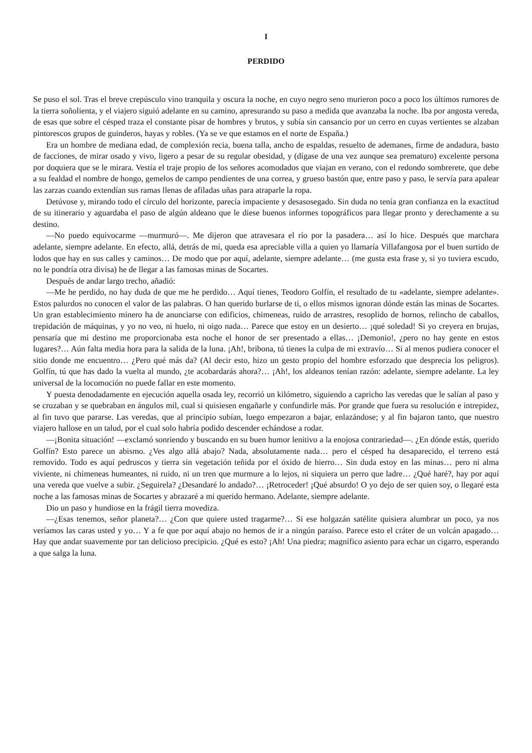I
PERDIDO
Se puso el sol. Tras el breve crepúsculo vino tranquila y oscura la noche, en cuyo negro seno murieron poco a poco los últimos rumores de la tierra soñolienta, y el viajero siguió adelante en su camino, apresurando su paso a medida que avanzaba la noche. Iba por angosta vereda, de esas que sobre el césped traza el constante pisar de hombres y brutos, y subía sin cansancio por un cerro en cuyas vertientes se alzaban pintorescos grupos de guinderos, hayas y robles. (Ya se ve que estamos en el norte de España.)
Era un hombre de mediana edad, de complexión recia, buena talla, ancho de espaldas, resuelto de ademanes, firme de andadura, basto de facciones, de mirar osado y vivo, ligero a pesar de su regular obesidad, y (dígase de una vez aunque sea prematuro) excelente persona por doquiera que se le mirara. Vestía el traje propio de los señores acomodados que viajan en verano, con el redondo sombrerete, que debe a su fealdad el nombre de hongo, gemelos de campo pendientes de una correa, y grueso bastón que, entre paso y paso, le servía para apalear las zarzas cuando extendían sus ramas llenas de afiladas uñas para atraparle la ropa.
Detúvose y, mirando todo el círculo del horizonte, parecía impaciente y desasosegado. Sin duda no tenía gran confianza en la exactitud de su itinerario y aguardaba el paso de algún aldeano que le diese buenos informes topográficos para llegar pronto y derechamente a su destino.
—No puedo equivocarme —murmuró—. Me dijeron que atravesara el río por la pasadera… así lo hice. Después que marchara adelante, siempre adelante. En efecto, allá, detrás de mí, queda esa apreciable villa a quien yo llamaría Villafangosa por el buen surtido de lodos que hay en sus calles y caminos… De modo que por aquí, adelante, siempre adelante… (me gusta esta frase y, si yo tuviera escudo, no le pondría otra divisa) he de llegar a las famosas minas de Socartes.
Después de andar largo trecho, añadió:
—Me he perdido, no hay duda de que me he perdido… Aquí tienes, Teodoro Golfín, el resultado de tu «adelante, siempre adelante». Estos palurdos no conocen el valor de las palabras. O han querido burlarse de ti, o ellos mismos ignoran dónde están las minas de Socartes. Un gran establecimiento minero ha de anunciarse con edificios, chimeneas, ruido de arrastres, resoplido de hornos, relincho de caballos, trepidación de máquinas, y yo no veo, ni huelo, ni oigo nada… Parece que estoy en un desierto… ¡qué soledad! Si yo creyera en brujas, pensaría que mi destino me proporcionaba esta noche el honor de ser presentado a ellas… ¡Demonio!, ¿pero no hay gente en estos lugares?… Aún falta media hora para la salida de la luna. ¡Ah!, bribona, tú tienes la culpa de mi extravío… Si al menos pudiera conocer el sitio donde me encuentro… ¿Pero qué más da? (Al decir esto, hizo un gesto propio del hombre esforzado que desprecia los peligros). Golfín, tú que has dado la vuelta al mundo, ¿te acobardarás ahora?… ¡Ah!, los aldeanos tenían razón: adelante, siempre adelante. La ley universal de la locomoción no puede fallar en este momento.
Y puesta denodadamente en ejecución aquella osada ley, recorrió un kilómetro, siguiendo a capricho las veredas que le salían al paso y se cruzaban y se quebraban en ángulos mil, cual si quisiesen engañarle y confundirle más. Por grande que fuera su resolución e intrepidez, al fin tuvo que pararse. Las veredas, que al principio subían, luego empezaron a bajar, enlazándose; y al fin bajaron tanto, que nuestro viajero hallose en un talud, por el cual solo habría podido descender echándose a rodar.
—¡Bonita situación! —exclamó sonriendo y buscando en su buen humor lenitivo a la enojosa contrariedad—. ¿En dónde estás, querido Golfín? Esto parece un abismo. ¿Ves algo allá abajo? Nada, absolutamente nada… pero el césped ha desaparecido, el terreno está removido. Todo es aquí pedruscos y tierra sin vegetación teñida por el óxido de hierro… Sin duda estoy en las minas… pero ni alma viviente, ni chimeneas humeantes, ni ruido, ni un tren que murmure a lo lejos, ni siquiera un perro que ladre… ¿Qué haré?, hay por aquí una vereda que vuelve a subir. ¿Seguirela? ¿Desandaré lo andado?… ¡Retroceder! ¡Qué absurdo! O yo dejo de ser quien soy, o llegaré esta noche a las famosas minas de Socartes y abrazaré a mi querido hermano. Adelante, siempre adelante.
Dio un paso y hundiose en la frágil tierra movediza.
—¿Esas tenemos, señor planeta?… ¿Con que quiere usted tragarme?… Si ese holgazán satélite quisiera alumbrar un poco, ya nos veríamos las caras usted y yo… Y a fe que por aquí abajo no hemos de ir a ningún paraíso. Parece esto el cráter de un volcán apagado… Hay que andar suavemente por tan delicioso precipicio. ¿Qué es esto? ¡Ah! Una piedra; magnífico asiento para echar un cigarro, esperando a que salga la luna.